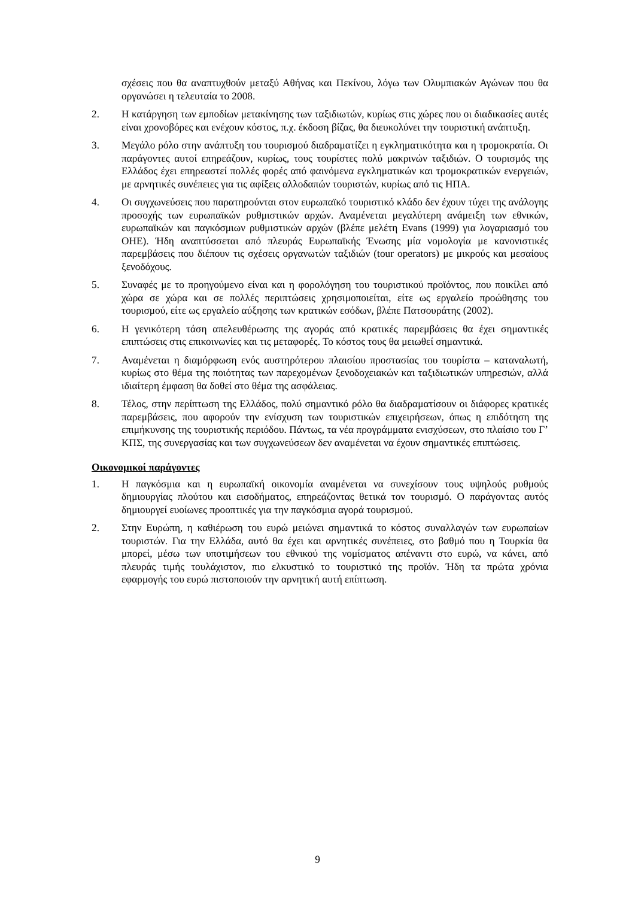σχέσεις που θα αναπτυχθούν μεταξύ Αθήνας και Πεκίνου, λόγω των Ολυμπιακών Αγώνων που θα οργανώσει η τελευταία το 2008.
2. Η κατάργηση των εμποδίων μετακίνησης των ταξιδιωτών, κυρίως στις χώρες που οι διαδικασίες αυτές είναι χρονοβόρες και ενέχουν κόστος, π.χ. έκδοση βίζας, θα διευκολύνει την τουριστική ανάπτυξη.
3. Μεγάλο ρόλο στην ανάπτυξη του τουρισμού διαδραματίζει η εγκληματικότητα και η τρομοκρατία. Οι παράγοντες αυτοί επηρεάζουν, κυρίως, τους τουρίστες πολύ μακρινών ταξιδιών. Ο τουρισμός της Ελλάδος έχει επηρεαστεί πολλές φορές από φαινόμενα εγκληματικών και τρομοκρατικών ενεργειών, με αρνητικές συνέπειες για τις αφίξεις αλλοδαπών τουριστών, κυρίως από τις ΗΠΑ.
4. Οι συγχωνεύσεις που παρατηρούνται στον ευρωπαϊκό τουριστικό κλάδο δεν έχουν τύχει της ανάλογης προσοχής των ευρωπαϊκών ρυθμιστικών αρχών. Αναμένεται μεγαλύτερη ανάμειξη των εθνικών, ευρωπαϊκών και παγκόσμιων ρυθμιστικών αρχών (βλέπε μελέτη Evans (1999) για λογαριασμό του ΟΗΕ). Ήδη αναπτύσσεται από πλευράς Ευρωπαϊκής Ένωσης μία νομολογία με κανονιστικές παρεμβάσεις που διέπουν τις σχέσεις οργανωτών ταξιδιών (tour operators) με μικρούς και μεσαίους ξενοδόχους.
5. Συναφές με το προηγούμενο είναι και η φορολόγηση του τουριστικού προϊόντος, που ποικίλει από χώρα σε χώρα και σε πολλές περιπτώσεις χρησιμοποιείται, είτε ως εργαλείο προώθησης του τουρισμού, είτε ως εργαλείο αύξησης των κρατικών εσόδων, βλέπε Πατσουράτης (2002).
6. Η γενικότερη τάση απελευθέρωσης της αγοράς από κρατικές παρεμβάσεις θα έχει σημαντικές επιπτώσεις στις επικοινωνίες και τις μεταφορές. Το κόστος τους θα μειωθεί σημαντικά.
7. Αναμένεται η διαμόρφωση ενός αυστηρότερου πλαισίου προστασίας του τουρίστα – καταναλωτή, κυρίως στο θέμα της ποιότητας των παρεχομένων ξενοδοχειακών και ταξιδιωτικών υπηρεσιών, αλλά ιδιαίτερη έμφαση θα δοθεί στο θέμα της ασφάλειας.
8. Τέλος, στην περίπτωση της Ελλάδος, πολύ σημαντικό ρόλο θα διαδραματίσουν οι διάφορες κρατικές παρεμβάσεις, που αφορούν την ενίσχυση των τουριστικών επιχειρήσεων, όπως η επιδότηση της επιμήκυνσης της τουριστικής περιόδου. Πάντως, τα νέα προγράμματα ενισχύσεων, στο πλαίσιο του Γ’ ΚΠΣ, της συνεργασίας και των συγχωνεύσεων δεν αναμένεται να έχουν σημαντικές επιπτώσεις.
Οικονομικοί παράγοντες
1. Η παγκόσμια και η ευρωπαϊκή οικονομία αναμένεται να συνεχίσουν τους υψηλούς ρυθμούς δημιουργίας πλούτου και εισοδήματος, επηρεάζοντας θετικά τον τουρισμό. Ο παράγοντας αυτός δημιουργεί ευοίωνες προοπτικές για την παγκόσμια αγορά τουρισμού.
2. Στην Ευρώπη, η καθιέρωση του ευρώ μειώνει σημαντικά το κόστος συναλλαγών των ευρωπαίων τουριστών. Για την Ελλάδα, αυτό θα έχει και αρνητικές συνέπειες, στο βαθμό που η Τουρκία θα μπορεί, μέσω των υποτιμήσεων του εθνικού της νομίσματος απέναντι στο ευρώ, να κάνει, από πλευράς τιμής τουλάχιστον, πιο ελκυστικό το τουριστικό της προϊόν. Ήδη τα πρώτα χρόνια εφαρμογής του ευρώ πιστοποιούν την αρνητική αυτή επίπτωση.
9